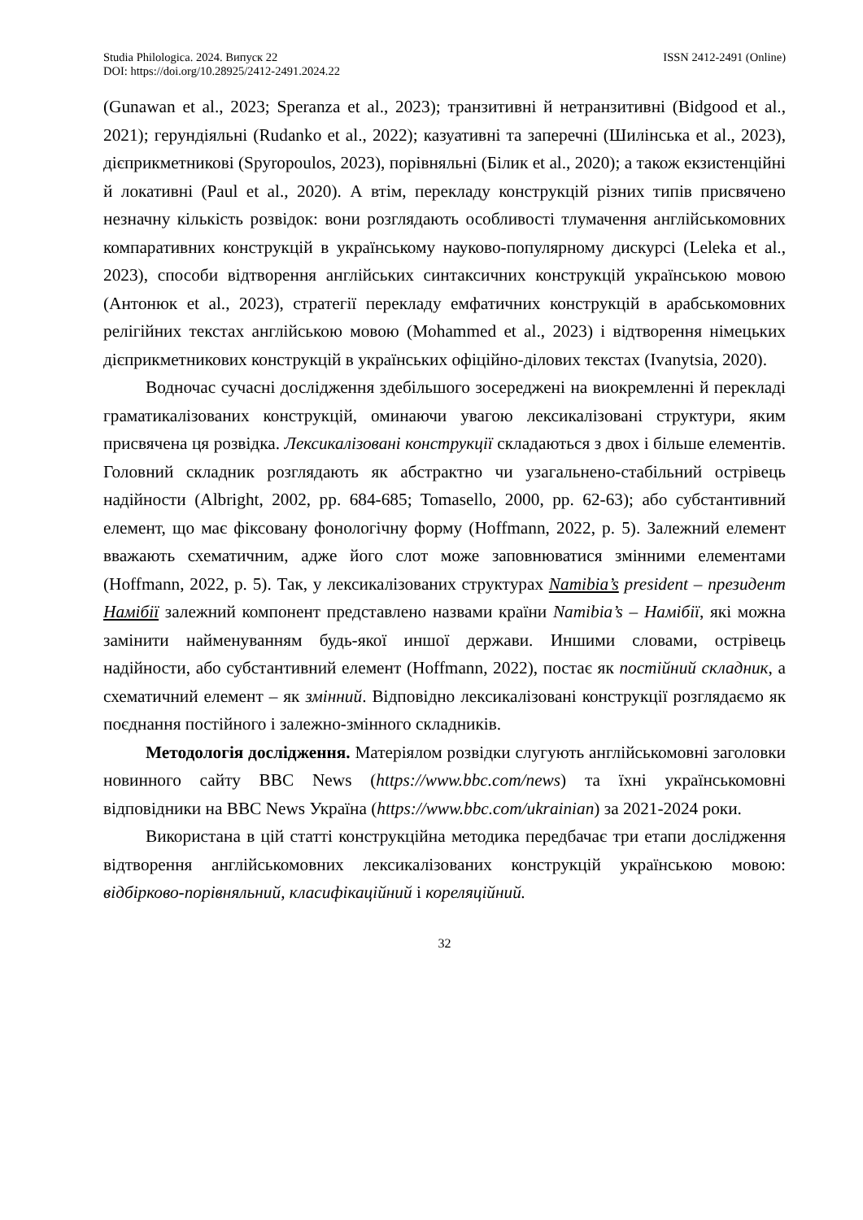Studia Philologica. 2024. Випуск 22 ISSN 2412-2491 (Online)
DOI: https://doi.org/10.28925/2412-2491.2024.22
(Gunawan et al., 2023; Speranza et al., 2023); транзитивні й нетранзитивні (Bidgood et al., 2021); герундіяльні (Rudanko et al., 2022); казуативні та заперечні (Шилінська et al., 2023), дієприкметникові (Spyropoulos, 2023), порівняльні (Білик et al., 2020); а також екзистенційні й локативні (Paul et al., 2020). А втім, перекладу конструкцій різних типів присвячено незначну кількість розвідок: вони розглядають особливості тлумачення англійськомовних компаративних конструкцій в українському науково-популярному дискурсі (Leleka et al., 2023), способи відтворення англійських синтаксичних конструкцій українською мовою (Антонюк et al., 2023), стратегії перекладу емфатичних конструкцій в арабськомовних релігійних текстах англійською мовою (Mohammed et al., 2023) і відтворення німецьких дієприкметникових конструкцій в українських офіційно-ділових текстах (Ivanytsia, 2020).
Водночас сучасні дослідження здебільшого зосереджені на виокремленні й перекладі граматикалізованих конструкцій, оминаючи увагою лексикалізовані структури, яким присвячена ця розвідка. Лексикалізовані конструкції складаються з двох і більше елементів. Головний складник розглядають як абстрактно чи узагальнено-стабільний острівець надійности (Albright, 2002, pp. 684-685; Tomasello, 2000, pp. 62-63); або субстантивний елемент, що має фіксовану фонологічну форму (Hoffmann, 2022, p. 5). Залежний елемент вважають схематичним, адже його слот може заповнюватися змінними елементами (Hoffmann, 2022, p. 5). Так, у лексикалізованих структурах Namibia’s president – президент Намібії залежний компонент представлено назвами країни Namibia’s – Намібії, які можна замінити найменуванням будь-якої иншої держави. Иншими словами, острівець надійности, або субстантивний елемент (Hoffmann, 2022), постає як постійний складник, а схематичний елемент – як змінний. Відповідно лексикалізовані конструкції розглядаємо як поєднання постійного і залежно-змінного складників.
Методологія дослідження. Матеріялом розвідки слугують англійськомовні заголовки новинного сайту BBC News (https://www.bbc.com/news) та їхні українськомовні відповідники на BBC News Україна (https://www.bbc.com/ukrainian) за 2021-2024 роки.
Використана в цій статті конструкційна методика передбачає три етапи дослідження відтворення англійськомовних лексикалізованих конструкцій українською мовою: відбірково-порівняльний, класифікаційний і кореляційний.
32